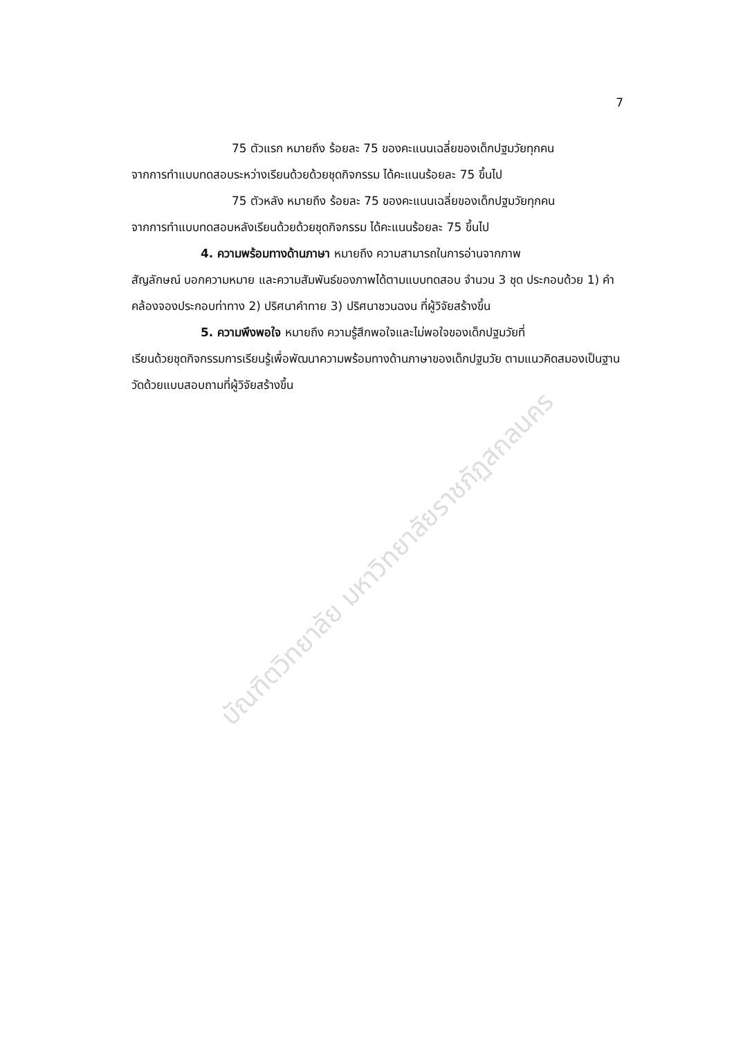7
75 ตัวแรก หมายถึง ร้อยละ 75 ของคะแนนเฉลี่ยของเด็กปฐมวัยทุกคน
จากการทำแบบทดสอบระหว่างเรียนด้วยด้วยชุดกิจกรรม ได้คะแนนร้อยละ 75 ขึ้นไป
75 ตัวหลัง หมายถึง ร้อยละ 75 ของคะแนนเฉลี่ยของเด็กปฐมวัยทุกคน
จากการทำแบบทดสอบหลังเรียนด้วยด้วยชุดกิจกรรม ได้คะแนนร้อยละ 75 ขึ้นไป
4. ความพร้อมทางด้านภาษา หมายถึง ความสามารถในการอ่านจากภาพ
สัญลักษณ์ บอกความหมาย และความสัมพันธ์ของภาพได้ตามแบบทดสอบ จำนวน 3 ชุด ประกอบด้วย 1) คำคล้องจองประกอบท่าทาง 2) ปริศนาคำทาย 3) ปริศนาชวนฉงน ที่ผู้วิจัยสร้างขึ้น
5. ความพึงพอใจ หมายถึง ความรู้สึกพอใจและไม่พอใจของเด็กปฐมวัยที่
เรียนด้วยชุดกิจกรรมการเรียนรู้เพื่อพัฒนาความพร้อมทางด้านภาษาของเด็กปฐมวัย ตามแนวคิดสมองเป็นฐาน วัดด้วยแบบสอบถามที่ผู้วิจัยสร้างขึ้น
บัณฑิตวิทยาลัย มหาวิทยาลัยราชภัฏสกลนคร